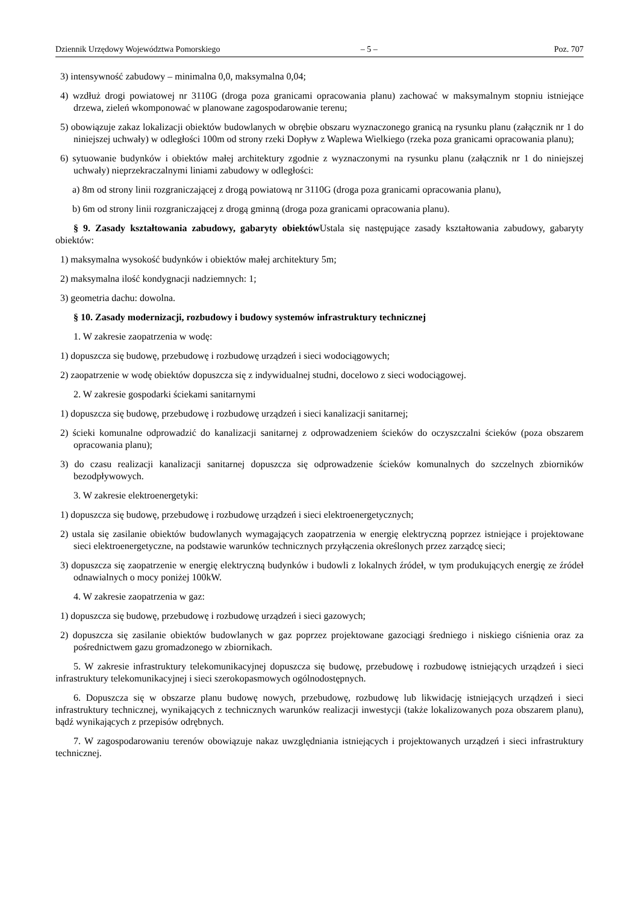Dziennik Urzędowy Województwa Pomorskiego – 5 – Poz. 707
3) intensywność zabudowy – minimalna 0,0, maksymalna 0,04;
4) wzdłuż drogi powiatowej nr 3110G (droga poza granicami opracowania planu) zachować w maksymalnym stopniu istniejące drzewa, zieleń wkomponować w planowane zagospodarowanie terenu;
5) obowiązuje zakaz lokalizacji obiektów budowlanych w obrębie obszaru wyznaczonego granicą na rysunku planu (załącznik nr 1 do niniejszej uchwały) w odległości 100m od strony rzeki Dopływ z Waplewa Wielkiego (rzeka poza granicami opracowania planu);
6) sytuowanie budynków i obiektów małej architektury zgodnie z wyznaczonymi na rysunku planu (załącznik nr 1 do niniejszej uchwały) nieprzekraczalnymi liniami zabudowy w odległości:
a) 8m od strony linii rozgraniczającej z drogą powiatową nr 3110G (droga poza granicami opracowania planu),
b) 6m od strony linii rozgraniczającej z drogą gminną (droga poza granicami opracowania planu).
§ 9. Zasady kształtowania zabudowy, gabaryty obiektów Ustala się następujące zasady kształtowania zabudowy, gabaryty obiektów:
1) maksymalna wysokość budynków i obiektów małej architektury 5m;
2) maksymalna ilość kondygnacji nadziemnych: 1;
3) geometria dachu: dowolna.
§ 10. Zasady modernizacji, rozbudowy i budowy systemów infrastruktury technicznej
1. W zakresie zaopatrzenia w wodę:
1) dopuszcza się budowę, przebudowę i rozbudowę urządzeń i sieci wodociągowych;
2) zaopatrzenie w wodę obiektów dopuszcza się z indywidualnej studni, docelowo z sieci wodociągowej.
2. W zakresie gospodarki ściekami sanitarnymi
1) dopuszcza się budowę, przebudowę i rozbudowę urządzeń i sieci kanalizacji sanitarnej;
2) ścieki komunalne odprowadzić do kanalizacji sanitarnej z odprowadzeniem ścieków do oczyszczalni ścieków (poza obszarem opracowania planu);
3) do czasu realizacji kanalizacji sanitarnej dopuszcza się odprowadzenie ścieków komunalnych do szczelnych zbiorników bezodpływowych.
3. W zakresie elektroenergetyki:
1) dopuszcza się budowę, przebudowę i rozbudowę urządzeń i sieci elektroenergetycznych;
2) ustala się zasilanie obiektów budowlanych wymagających zaopatrzenia w energię elektryczną poprzez istniejące i projektowane sieci elektroenergetyczne, na podstawie warunków technicznych przyłączenia określonych przez zarządcę sieci;
3) dopuszcza się zaopatrzenie w energię elektryczną budynków i budowli z lokalnych źródeł, w tym produkujących energię ze źródeł odnawialnych o mocy poniżej 100kW.
4. W zakresie zaopatrzenia w gaz:
1) dopuszcza się budowę, przebudowę i rozbudowę urządzeń i sieci gazowych;
2) dopuszcza się zasilanie obiektów budowlanych w gaz poprzez projektowane gazociągi średniego i niskiego ciśnienia oraz za pośrednictwem gazu gromadzonego w zbiornikach.
5. W zakresie infrastruktury telekomunikacyjnej dopuszcza się budowę, przebudowę i rozbudowę istniejących urządzeń i sieci infrastruktury telekomunikacyjnej i sieci szerokopasmowych ogólnodostępnych.
6. Dopuszcza się w obszarze planu budowę nowych, przebudowę, rozbudowę lub likwidację istniejących urządzeń i sieci infrastruktury technicznej, wynikających z technicznych warunków realizacji inwestycji (także lokalizowanych poza obszarem planu), bądź wynikających z przepisów odrębnych.
7. W zagospodarowaniu terenów obowiązuje nakaz uwzględniania istniejących i projektowanych urządzeń i sieci infrastruktury technicznej.